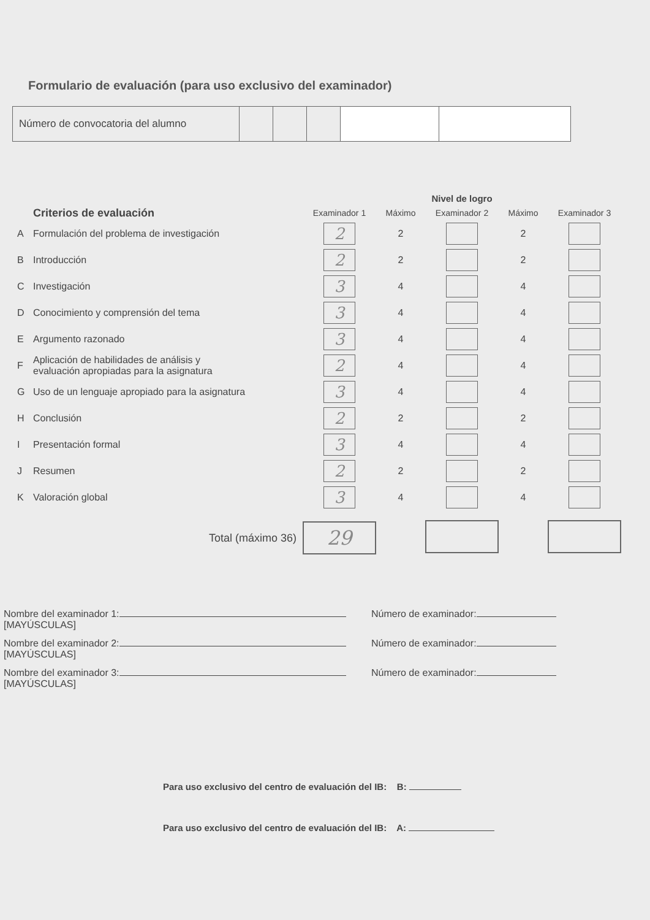Formulario de evaluación (para uso exclusivo del examinador)
| Número de convocatoria del alumno | | | | | |
| | | Nivel de logro | | | | |
| --- | --- | --- | --- | --- | --- | --- |
| | Criterios de evaluación | Examinador 1 | Máximo | Examinador 2 | Máximo | Examinador 3 |
| A | Formulación del problema de investigación | 2 | 2 | | 2 | |
| B | Introducción | 2 | 2 | | 2 | |
| C | Investigación | 3 | 4 | | 4 | |
| D | Conocimiento y comprensión del tema | 3 | 4 | | 4 | |
| E | Argumento razonado | 3 | 4 | | 4 | |
| F | Aplicación de habilidades de análisis y evaluación apropiadas para la asignatura | 2 | 4 | | 4 | |
| G | Uso de un lenguaje apropiado para la asignatura | 3 | 4 | | 4 | |
| H | Conclusión | 2 | 2 | | 2 | |
| I | Presentación formal | 3 | 4 | | 4 | |
| J | Resumen | 2 | 2 | | 2 | |
| K | Valoración global | 3 | 4 | | 4 | |
| | Total (máximo 36) | 29 | | | | |
Nombre del examinador 1:
[MAYÚSCULAS] Número de examinador:
Nombre del examinador 2:
[MAYÚSCULAS] Número de examinador:
Nombre del examinador 3:
[MAYÚSCULAS] Número de examinador:
Para uso exclusivo del centro de evaluación del IB: B:
Para uso exclusivo del centro de evaluación del IB: A: